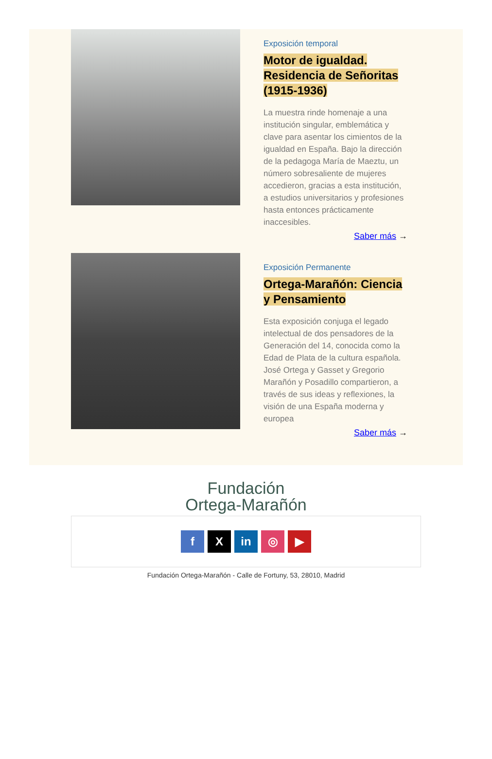Exposición temporal
Motor de igualdad. Residencia de Señoritas (1915-1936)
La muestra rinde homenaje a una institución singular, emblemática y clave para asentar los cimientos de la igualdad en España. Bajo la dirección de la pedagoga María de Maeztu, un número sobresaliente de mujeres accedieron, gracias a esta institución, a estudios universitarios y profesiones hasta entonces prácticamente inaccesibles.
Saber más →
Exposición Permanente
Ortega-Marañón: Ciencia y Pensamiento
Esta exposición conjuga el legado intelectual de dos pensadores de la Generación del 14, conocida como la Edad de Plata de la cultura española. José Ortega y Gasset y Gregorio Marañón y Posadillo compartieron, a través de sus ideas y reflexiones, la visión de una España moderna y europea
Saber más →
Fundación
Ortega-Marañón
f X in ◎ ▶
Fundación Ortega-Marañón - Calle de Fortuny, 53, 28010, Madrid